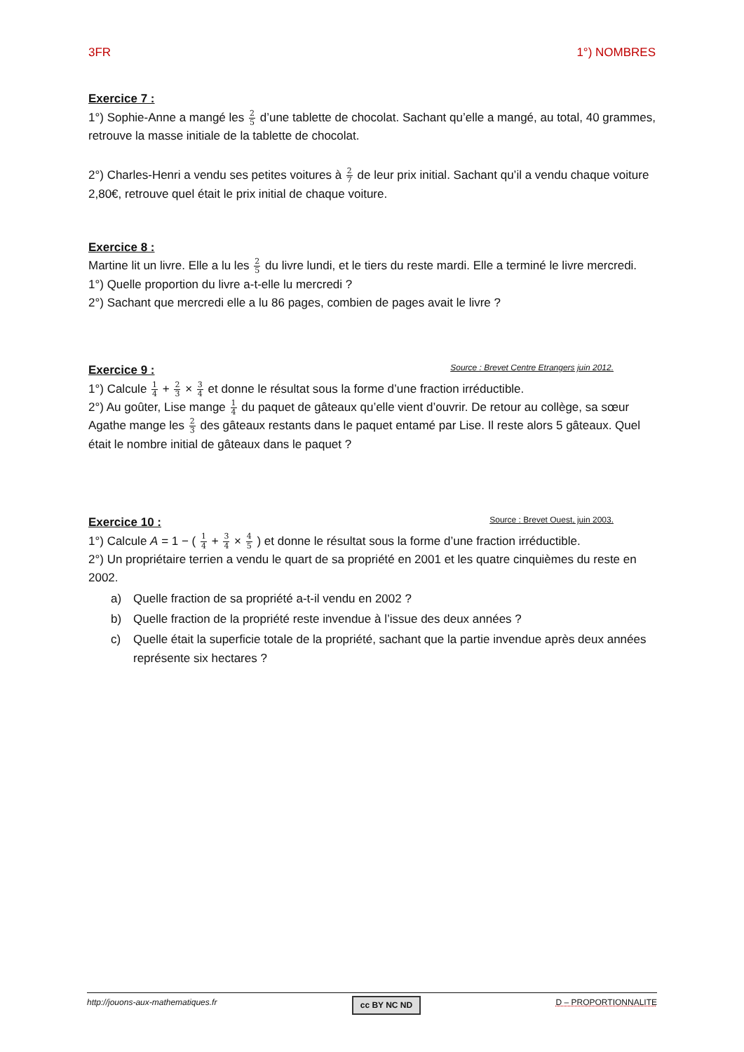3FR 1°) NOMBRES
Exercice 7 :
1°) Sophie-Anne a mangé les 2 5 d’une tablette de chocolat. Sachant qu’elle a mangé, au total, 40 grammes, retrouve la masse initiale de la tablette de chocolat.
2°) Charles-Henri a vendu ses petites voitures à 2 7 de leur prix initial. Sachant qu’il a vendu chaque voiture 2,80€, retrouve quel était le prix initial de chaque voiture.
Exercice 8 :
Martine lit un livre. Elle a lu les 2 5 du livre lundi, et le tiers du reste mardi. Elle a terminé le livre mercredi.
1°) Quelle proportion du livre a-t-elle lu mercredi ?
2°) Sachant que mercredi elle a lu 86 pages, combien de pages avait le livre ?
Exercice 9 : Source : Brevet Centre Etrangers juin 2012.
1°) Calcule 1 4 + 2 3 × 3 4 et donne le résultat sous la forme d’une fraction irréductible.
2°) Au goûter, Lise mange 1 4 du paquet de gâteaux qu’elle vient d’ouvrir. De retour au collège, sa sœur Agathe mange les 2 3 des gâteaux restants dans le paquet entamé par Lise. Il reste alors 5 gâteaux. Quel était le nombre initial de gâteaux dans le paquet ?
Exercice 10 : Source : Brevet Ouest, juin 2003.
1°) Calcule A = 1 − ( 1 4 + 3 4 × 4 5 ) et donne le résultat sous la forme d’une fraction irréductible.
2°) Un propriétaire terrien a vendu le quart de sa propriété en 2001 et les quatre cinquièmes du reste en 2002.
a) Quelle fraction de sa propriété a-t-il vendu en 2002 ?
b) Quelle fraction de la propriété reste invendue à l’issue des deux années ?
c) Quelle était la superficie totale de la propriété, sachant que la partie invendue après deux années représente six hectares ?
http://jouons-aux-mathematiques.fr cc BY NC ND D – PROPORTIONNALITE